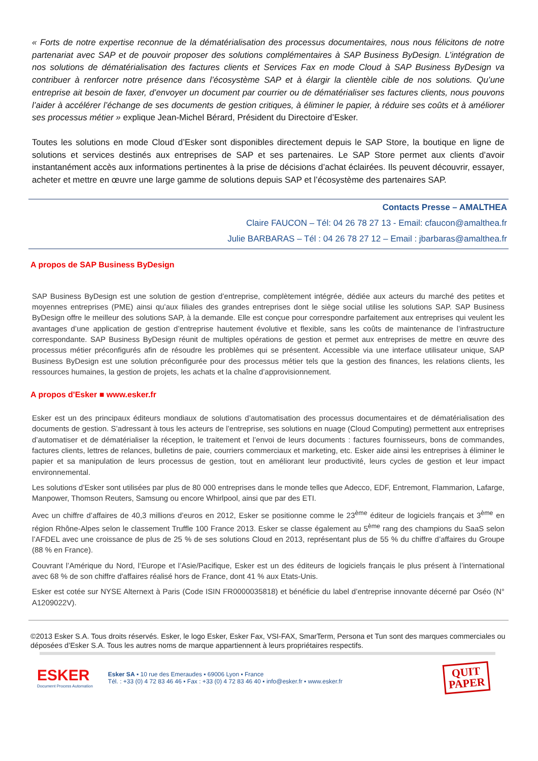« Forts de notre expertise reconnue de la dématérialisation des processus documentaires, nous nous félicitons de notre partenariat avec SAP et de pouvoir proposer des solutions complémentaires à SAP Business ByDesign. L’intégration de nos solutions de dématérialisation des factures clients et Services Fax en mode Cloud à SAP Business ByDesign va contribuer à renforcer notre présence dans l’écosystème SAP et à élargir la clientèle cible de nos solutions. Qu’une entreprise ait besoin de faxer, d’envoyer un document par courrier ou de dématérialiser ses factures clients, nous pouvons l’aider à accélérer l’échange de ses documents de gestion critiques, à éliminer le papier, à réduire ses coûts et à améliorer ses processus métier » explique Jean-Michel Bérard, Président du Directoire d’Esker.
Toutes les solutions en mode Cloud d’Esker sont disponibles directement depuis le SAP Store, la boutique en ligne de solutions et services destinés aux entreprises de SAP et ses partenaires. Le SAP Store permet aux clients d’avoir instantanément accès aux informations pertinentes à la prise de décisions d’achat éclairées. Ils peuvent découvrir, essayer, acheter et mettre en œuvre une large gamme de solutions depuis SAP et l’écosystème des partenaires SAP.
Contacts Presse – AMALTHEA
Claire FAUCON – Tél: 04 26 78 27 13 - Email: cfaucon@amalthea.fr
Julie BARBARAS – Tél : 04 26 78 27 12 – Email : jbarbaras@amalthea.fr
A propos de SAP Business ByDesign
SAP Business ByDesign est une solution de gestion d’entreprise, complètement intégrée, dédiée aux acteurs du marché des petites et moyennes entreprises (PME) ainsi qu’aux filiales des grandes entreprises dont le siège social utilise les solutions SAP. SAP Business ByDesign offre le meilleur des solutions SAP, à la demande. Elle est conçue pour correspondre parfaitement aux entreprises qui veulent les avantages d’une application de gestion d’entreprise hautement évolutive et flexible, sans les coûts de maintenance de l’infrastructure correspondante. SAP Business ByDesign réunit de multiples opérations de gestion et permet aux entreprises de mettre en œuvre des processus métier préconfigurés afin de résoudre les problèmes qui se présentent. Accessible via une interface utilisateur unique, SAP Business ByDesign est une solution préconfigurée pour des processus métier tels que la gestion des finances, les relations clients, les ressources humaines, la gestion de projets, les achats et la chaîne d’approvisionnement.
A propos d'Esker ■ www.esker.fr
Esker est un des principaux éditeurs mondiaux de solutions d’automatisation des processus documentaires et de dématérialisation des documents de gestion. S’adressant à tous les acteurs de l’entreprise, ses solutions en nuage (Cloud Computing) permettent aux entreprises d’automatiser et de dématérialiser la réception, le traitement et l’envoi de leurs documents : factures fournisseurs, bons de commandes, factures clients, lettres de relances, bulletins de paie, courriers commerciaux et marketing, etc. Esker aide ainsi les entreprises à éliminer le papier et sa manipulation de leurs processus de gestion, tout en améliorant leur productivité, leurs cycles de gestion et leur impact environnemental.
Les solutions d’Esker sont utilisées par plus de 80 000 entreprises dans le monde telles que Adecco, EDF, Entremont, Flammarion, Lafarge, Manpower, Thomson Reuters, Samsung ou encore Whirlpool, ainsi que par des ETI.
Avec un chiffre d’affaires de 40,3 millions d’euros en 2012, Esker se positionne comme le 23<sup>ème</sup> éditeur de logiciels français et 3<sup>ème</sup> en région Rhône-Alpes selon le classement Truffle 100 France 2013. Esker se classe également au 5<sup>ème</sup> rang des champions du SaaS selon l’AFDEL avec une croissance de plus de 25 % de ses solutions Cloud en 2013, représentant plus de 55 % du chiffre d’affaires du Groupe (88 % en France).
Couvrant l’Amérique du Nord, l’Europe et l’Asie/Pacifique, Esker est un des éditeurs de logiciels français le plus présent à l’international avec 68 % de son chiffre d'affaires réalisé hors de France, dont 41 % aux Etats-Unis.
Esker est cotée sur NYSE Alternext à Paris (Code ISIN FR0000035818) et bénéficie du label d’entreprise innovante décerné par Oséo (N° A1209022V).
©2013 Esker S.A. Tous droits réservés. Esker, le logo Esker, Esker Fax, VSI-FAX, SmarTerm, Persona et Tun sont des marques commerciales ou déposées d’Esker S.A. Tous les autres noms de marque appartiennent à leurs propriétaires respectifs.
ESKER
Document Process Automation
Esker SA ▪ 10 rue des Emeraudes ▪ 69006 Lyon ▪ France
Tél. : +33 (0) 4 72 83 46 46 ▪ Fax : +33 (0) 4 72 83 46 40 ▪ info@esker.fr ▪ www.esker.fr
QUIT
PAPER